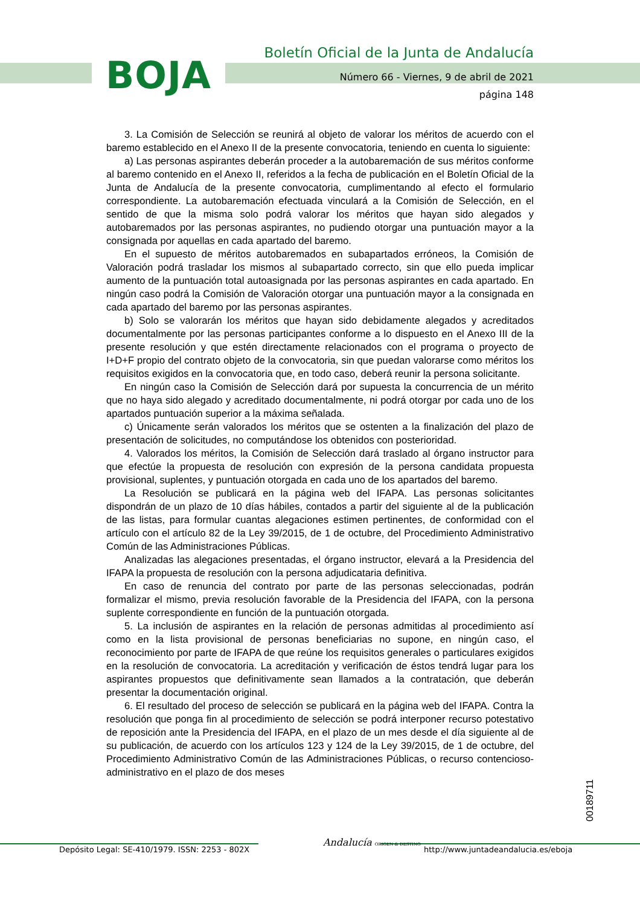BOJA
Boletín Oficial de la Junta de Andalucía
Número 66 - Viernes, 9 de abril de 2021
página 148
3. La Comisión de Selección se reunirá al objeto de valorar los méritos de acuerdo con el baremo establecido en el Anexo II de la presente convocatoria, teniendo en cuenta lo siguiente:
a) Las personas aspirantes deberán proceder a la autobaremación de sus méritos conforme al baremo contenido en el Anexo II, referidos a la fecha de publicación en el Boletín Oficial de la Junta de Andalucía de la presente convocatoria, cumplimentando al efecto el formulario correspondiente. La autobaremación efectuada vinculará a la Comisión de Selección, en el sentido de que la misma solo podrá valorar los méritos que hayan sido alegados y autobaremados por las personas aspirantes, no pudiendo otorgar una puntuación mayor a la consignada por aquellas en cada apartado del baremo.
En el supuesto de méritos autobaremados en subapartados erróneos, la Comisión de Valoración podrá trasladar los mismos al subapartado correcto, sin que ello pueda implicar aumento de la puntuación total autoasignada por las personas aspirantes en cada apartado. En ningún caso podrá la Comisión de Valoración otorgar una puntuación mayor a la consignada en cada apartado del baremo por las personas aspirantes.
b) Solo se valorarán los méritos que hayan sido debidamente alegados y acreditados documentalmente por las personas participantes conforme a lo dispuesto en el Anexo III de la presente resolución y que estén directamente relacionados con el programa o proyecto de I+D+F propio del contrato objeto de la convocatoria, sin que puedan valorarse como méritos los requisitos exigidos en la convocatoria que, en todo caso, deberá reunir la persona solicitante.
En ningún caso la Comisión de Selección dará por supuesta la concurrencia de un mérito que no haya sido alegado y acreditado documentalmente, ni podrá otorgar por cada uno de los apartados puntuación superior a la máxima señalada.
c) Únicamente serán valorados los méritos que se ostenten a la finalización del plazo de presentación de solicitudes, no computándose los obtenidos con posterioridad.
4. Valorados los méritos, la Comisión de Selección dará traslado al órgano instructor para que efectúe la propuesta de resolución con expresión de la persona candidata propuesta provisional, suplentes, y puntuación otorgada en cada uno de los apartados del baremo.
La Resolución se publicará en la página web del IFAPA. Las personas solicitantes dispondrán de un plazo de 10 días hábiles, contados a partir del siguiente al de la publicación de las listas, para formular cuantas alegaciones estimen pertinentes, de conformidad con el artículo con el artículo 82 de la Ley 39/2015, de 1 de octubre, del Procedimiento Administrativo Común de las Administraciones Públicas.
Analizadas las alegaciones presentadas, el órgano instructor, elevará a la Presidencia del IFAPA la propuesta de resolución con la persona adjudicataria definitiva.
En caso de renuncia del contrato por parte de las personas seleccionadas, podrán formalizar el mismo, previa resolución favorable de la Presidencia del IFAPA, con la persona suplente correspondiente en función de la puntuación otorgada.
5. La inclusión de aspirantes en la relación de personas admitidas al procedimiento así como en la lista provisional de personas beneficiarias no supone, en ningún caso, el reconocimiento por parte de IFAPA de que reúne los requisitos generales o particulares exigidos en la resolución de convocatoria. La acreditación y verificación de éstos tendrá lugar para los aspirantes propuestos que definitivamente sean llamados a la contratación, que deberán presentar la documentación original.
6. El resultado del proceso de selección se publicará en la página web del IFAPA. Contra la resolución que ponga fin al procedimiento de selección se podrá interponer recurso potestativo de reposición ante la Presidencia del IFAPA, en el plazo de un mes desde el día siguiente al de su publicación, de acuerdo con los artículos 123 y 124 de la Ley 39/2015, de 1 de octubre, del Procedimiento Administrativo Común de las Administraciones Públicas, o recurso contencioso-administrativo en el plazo de dos meses
00189711
Depósito Legal: SE-410/1979. ISSN: 2253 - 802X
Andalucía ORIGEN & DESTINO
http://www.juntadeandalucia.es/eboja